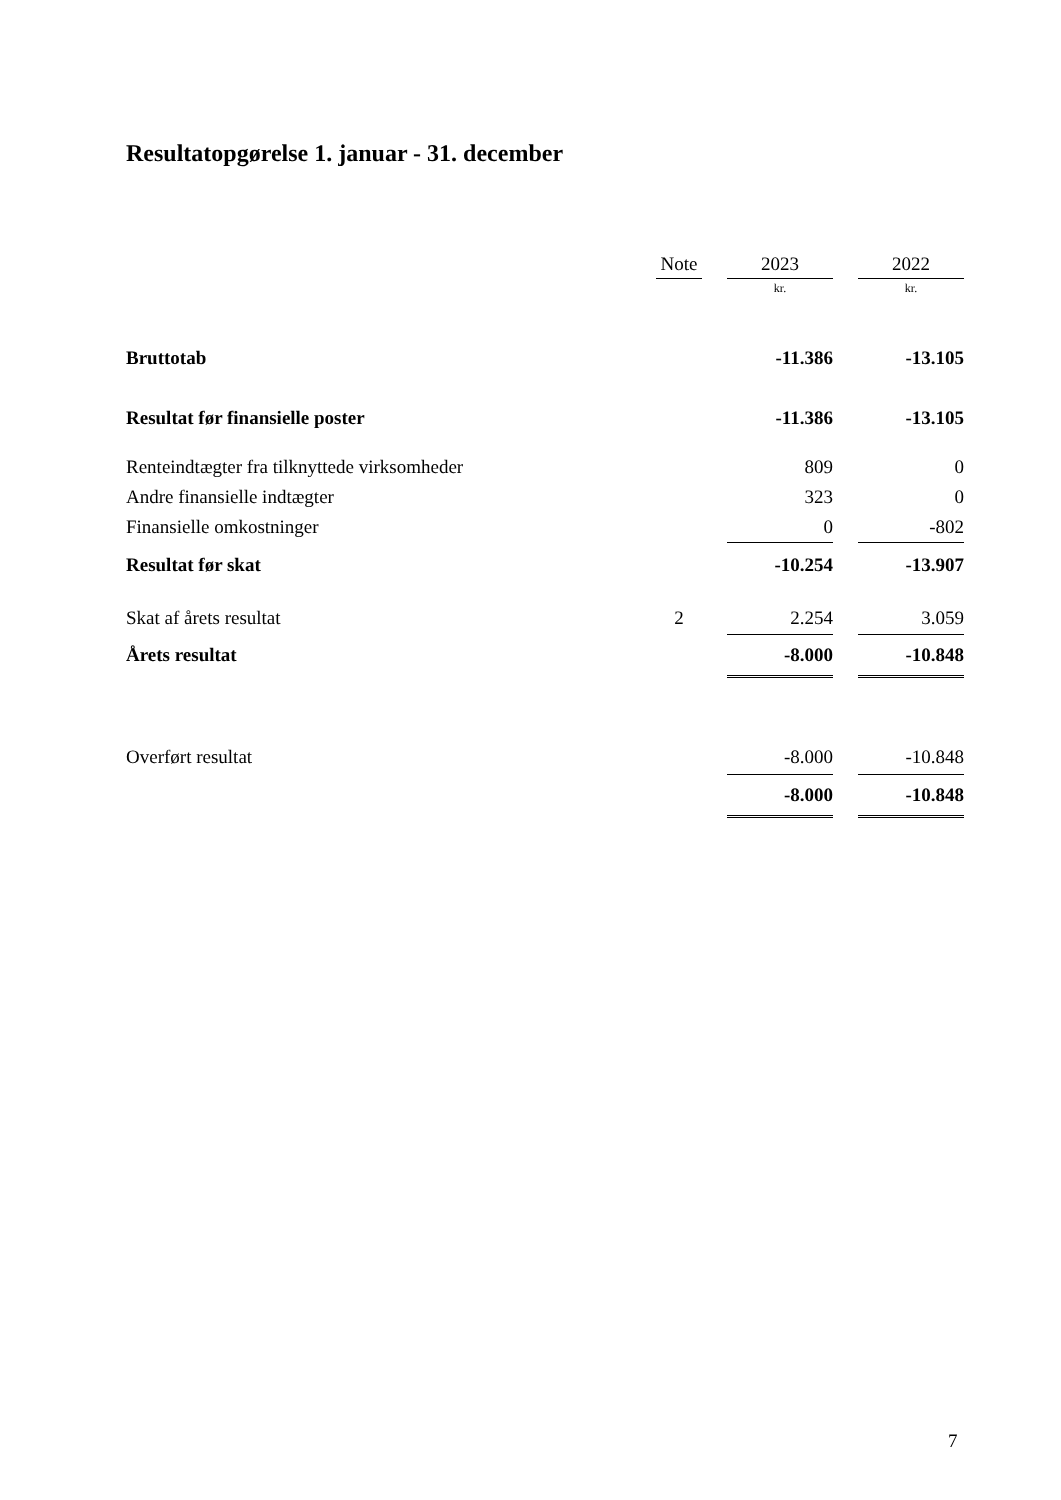Resultatopgørelse 1. januar - 31. december
| | Note | | 2023 | | 2022 |
| --- | --- | --- | --- | --- | --- |
| | | | kr. | | kr. |
| Bruttotab | | | -11.386 | | -13.105 |
| Resultat før finansielle poster | | | -11.386 | | -13.105 |
| Renteindtægter fra tilknyttede virksomheder | | | 809 | | 0 |
| Andre finansielle indtægter | | | 323 | | 0 |
| Finansielle omkostninger | | | 0 | | -802 |
| Resultat før skat | | | -10.254 | | -13.907 |
| Skat af årets resultat | 2 | | 2.254 | | 3.059 |
| Årets resultat | | | -8.000 | | -10.848 |
| Overført resultat | | | -8.000 | | -10.848 |
| | | | -8.000 | | -10.848 |
7